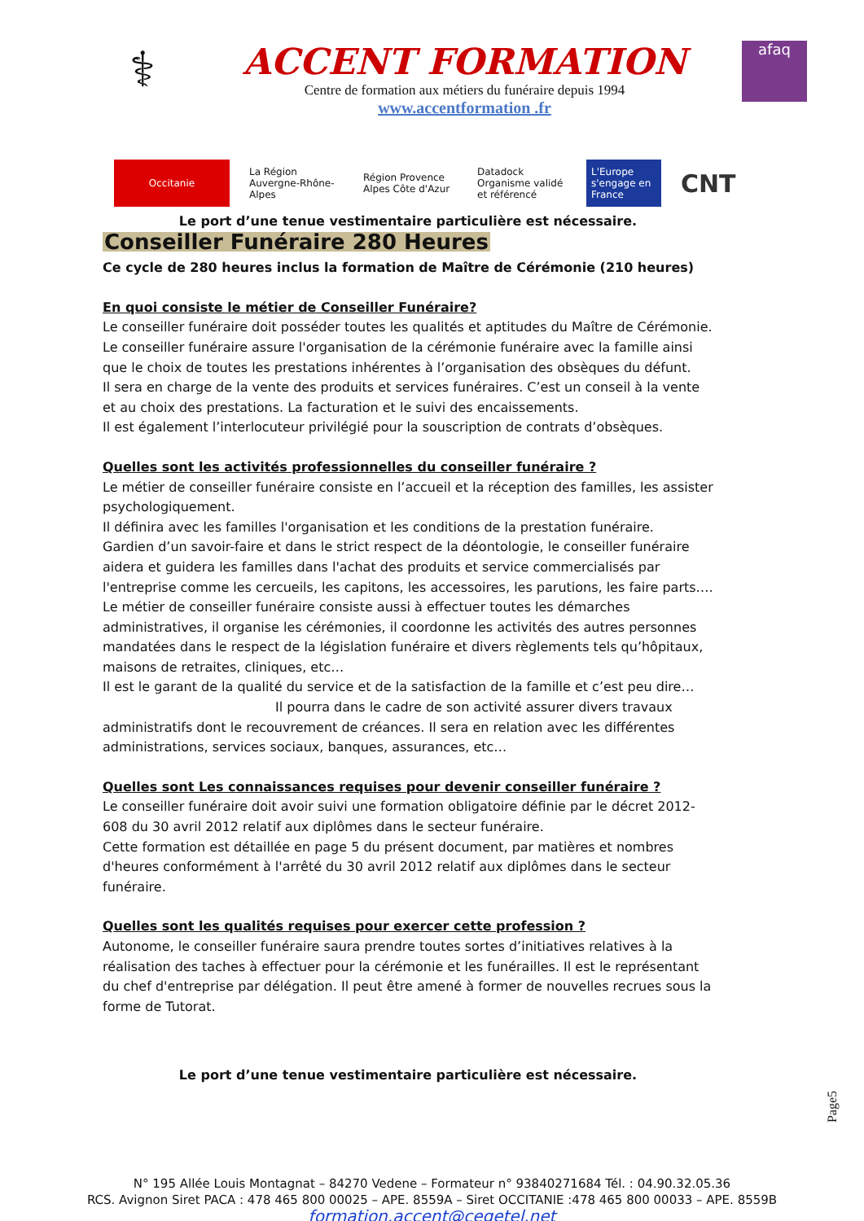⚕
ACCENT FORMATION
Centre de formation aux métiers du funéraire depuis 1994
www.accentformation .fr
afaq
Occitanie
La Région Auvergne-Rhône-Alpes
Région Provence Alpes Côte d'Azur
Datadock Organisme validé et référencé
L'Europe s'engage en France
CNT
Le port d’une tenue vestimentaire particulière est nécessaire.
Conseiller Funéraire 280 Heures
Ce cycle de 280 heures inclus la formation de Maître de Cérémonie (210 heures)
En quoi consiste le métier de Conseiller Funéraire?
Le conseiller funéraire doit posséder toutes les qualités et aptitudes du Maître de Cérémonie.
Le conseiller funéraire assure l'organisation de la cérémonie funéraire avec la famille ainsi que le choix de toutes les prestations inhérentes à l’organisation des obsèques du défunt.
Il sera en charge de la vente des produits et services funéraires. C’est un conseil à la vente et au choix des prestations. La facturation et le suivi des encaissements.
Il est également l’interlocuteur privilégié pour la souscription de contrats d’obsèques.
Quelles sont les activités professionnelles du conseiller funéraire ?
Le métier de conseiller funéraire consiste en l’accueil et la réception des familles, les assister psychologiquement.
Il définira avec les familles l'organisation et les conditions de la prestation funéraire.
Gardien d’un savoir-faire et dans le strict respect de la déontologie, le conseiller funéraire aidera et guidera les familles dans l'achat des produits et service commercialisés par l'entreprise comme les cercueils, les capitons, les accessoires, les parutions, les faire parts….
Le métier de conseiller funéraire consiste aussi à effectuer toutes les démarches administratives, il organise les cérémonies, il coordonne les activités des autres personnes mandatées dans le respect de la législation funéraire et divers règlements tels qu’hôpitaux, maisons de retraites, cliniques, etc…
Il est le garant de la qualité du service et de la satisfaction de la famille et c’est peu dire…
Il pourra dans le cadre de son activité assurer divers travaux administratifs dont le recouvrement de créances. Il sera en relation avec les différentes administrations, services sociaux, banques, assurances, etc…
Quelles sont Les connaissances requises pour devenir conseiller funéraire ?
Le conseiller funéraire doit avoir suivi une formation obligatoire définie par le décret 2012-608 du 30 avril 2012 relatif aux diplômes dans le secteur funéraire.
Cette formation est détaillée en page 5 du présent document, par matières et nombres d'heures conformément à l'arrêté du 30 avril 2012 relatif aux diplômes dans le secteur funéraire.
Quelles sont les qualités requises pour exercer cette profession ?
Autonome, le conseiller funéraire saura prendre toutes sortes d’initiatives relatives à la réalisation des taches à effectuer pour la cérémonie et les funérailles. Il est le représentant du chef d'entreprise par délégation. Il peut être amené à former de nouvelles recrues sous la forme de Tutorat.
Le port d’une tenue vestimentaire particulière est nécessaire.
N° 195 Allée Louis Montagnat – 84270 Vedene – Formateur n° 93840271684 Tél. : 04.90.32.05.36
RCS. Avignon Siret PACA : 478 465 800 00025 – APE. 8559A – Siret OCCITANIE :478 465 800 00033 – APE. 8559B
formation.accent@cegetel.net
Page5